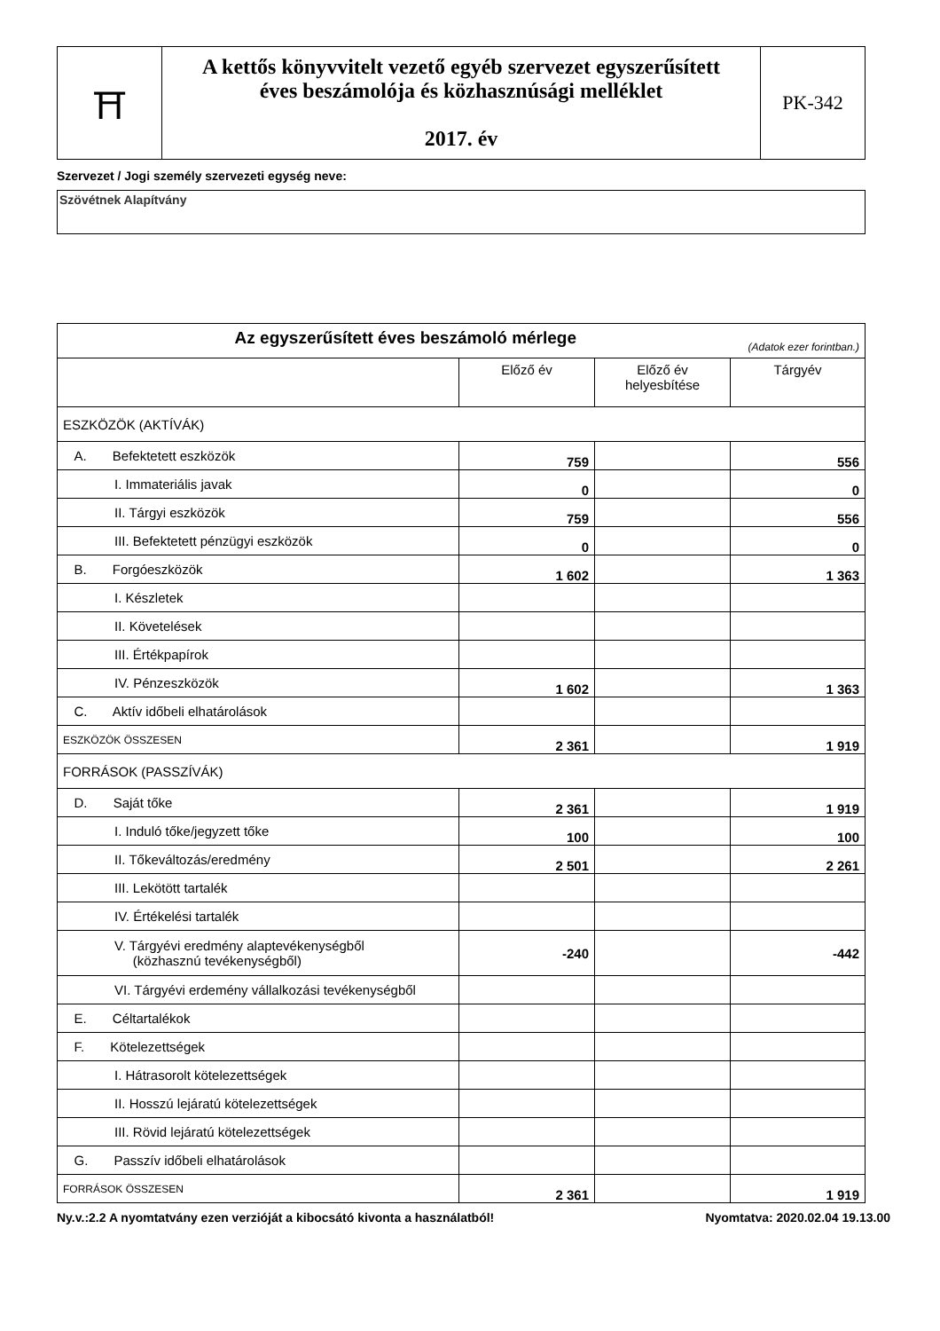| ⛩ | A kettős könyvvitelt vezető egyéb szervezet egyszerűsített éves beszámolója és közhasznúsági melléklet 2017. év | PK-342 |
Szervezet / Jogi személy szervezeti egység neve:
Szövétnek Alapítvány
| Az egyszerűsített éves beszámoló mérlege (Adatok ezer forintban.) | | | |
| | Előző év | Előző év helyesbítése | Tárgyév |
| ESZKÖZÖK (AKTÍVÁK) | | | |
| A. Befektetett eszközök | 759 | | 556 |
| I. Immateriális javak | 0 | | 0 |
| II. Tárgyi eszközök | 759 | | 556 |
| III. Befektetett pénzügyi eszközök | 0 | | 0 |
| B. Forgóeszközök | 1 602 | | 1 363 |
| I. Készletek | | | |
| II. Követelések | | | |
| III. Értékpapírok | | | |
| IV. Pénzeszközök | 1 602 | | 1 363 |
| C. Aktív időbeli elhatárolások | | | |
| ESZKÖZÖK ÖSSZESEN | 2 361 | | 1 919 |
| FORRÁSOK (PASSZÍVÁK) | | | |
| D. Saját tőke | 2 361 | | 1 919 |
| I. Induló tőke/jegyzett tőke | 100 | | 100 |
| II. Tőkeváltozás/eredmény | 2 501 | | 2 261 |
| III. Lekötött tartalék | | | |
| IV. Értékelési tartalék | | | |
| V. Tárgyévi eredmény alaptevékenységből (közhasznú tevékenységből) | -240 | | -442 |
| VI. Tárgyévi erdemény vállalkozási tevékenységből | | | |
| E. Céltartalékok | | | |
| F. Kötelezettségek | | | |
| I. Hátrasorolt kötelezettségek | | | |
| II. Hosszú lejáratú kötelezettségek | | | |
| III. Rövid lejáratú kötelezettségek | | | |
| G. Passzív időbeli elhatárolások | | | |
| FORRÁSOK ÖSSZESEN | 2 361 | | 1 919 |
Ny.v.:2.2 A nyomtatvány ezen verzióját a kibocsátó kivonta a használatból! Nyomtatva: 2020.02.04 19.13.00